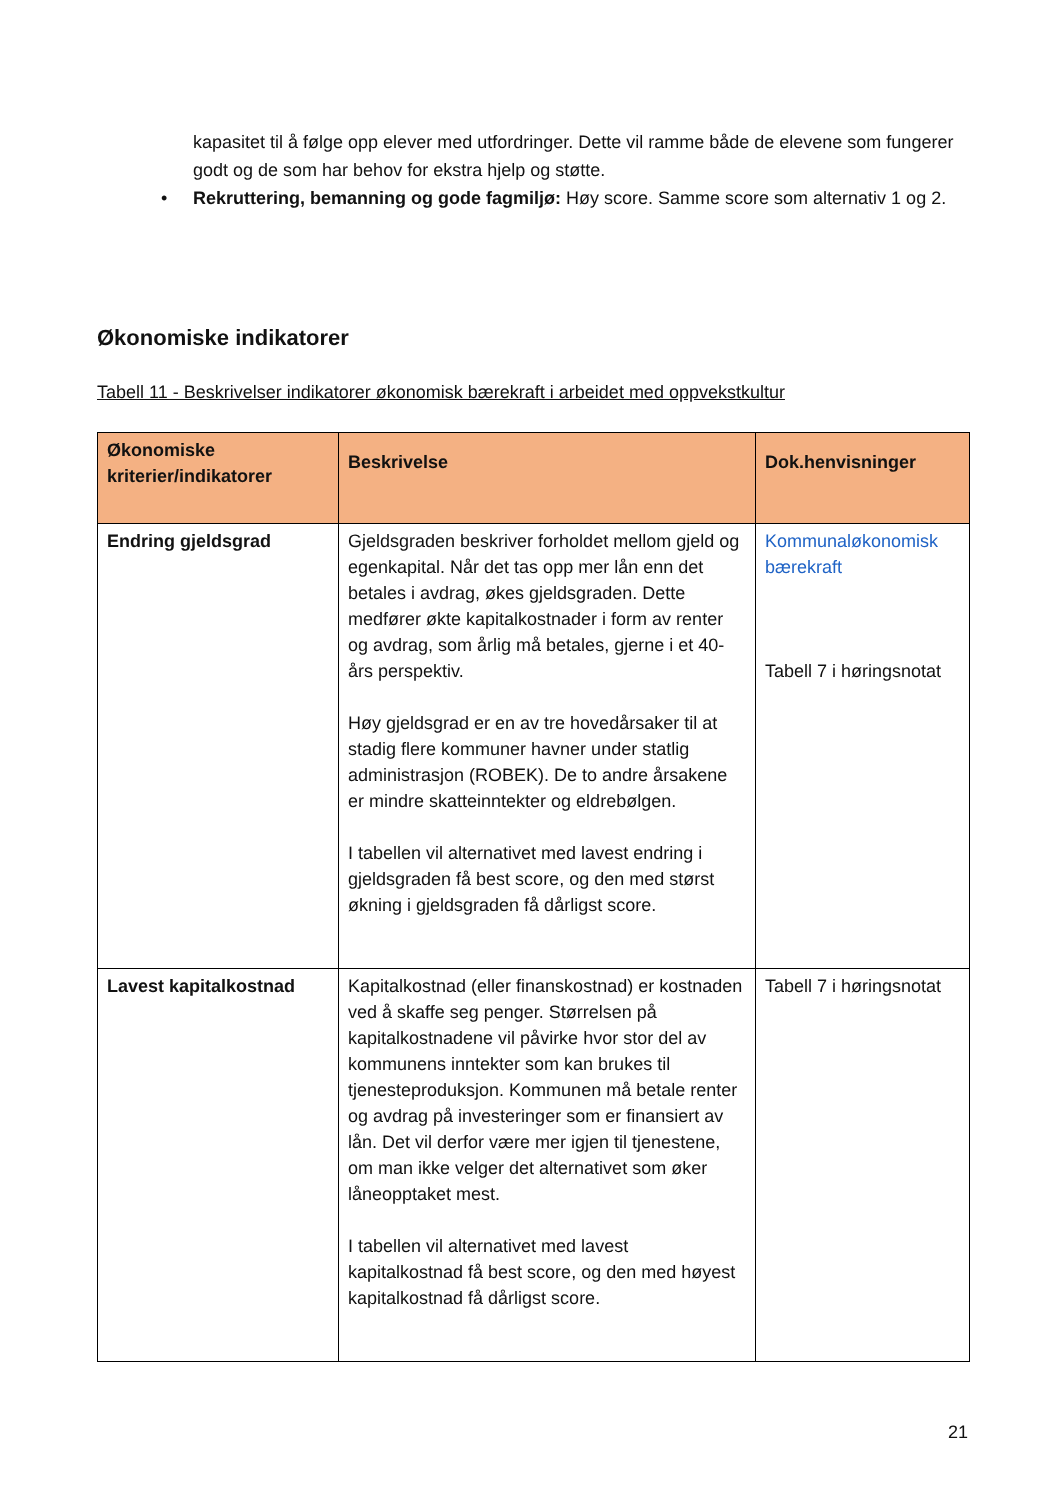kapasitet til å følge opp elever med utfordringer. Dette vil ramme både de elevene som fungerer godt og de som har behov for ekstra hjelp og støtte.
• Rekruttering, bemanning og gode fagmiljø: Høy score. Samme score som alternativ 1 og 2.
Økonomiske indikatorer
Tabell 11 - Beskrivelser indikatorer økonomisk bærekraft i arbeidet med oppvekstkultur
| Økonomiske kriterier/indikatorer | Beskrivelse | Dok.henvisninger |
| --- | --- | --- |
| Endring gjeldsgrad | Gjeldsgraden beskriver forholdet mellom gjeld og egenkapital. Når det tas opp mer lån enn det betales i avdrag, økes gjeldsgraden. Dette medfører økte kapitalkostnader i form av renter og avdrag, som årlig må betales, gjerne i et 40-års perspektiv. Høy gjeldsgrad er en av tre hovedårsaker til at stadig flere kommuner havner under statlig administrasjon (ROBEK). De to andre årsakene er mindre skatteinntekter og eldrebølgen. I tabellen vil alternativet med lavest endring i gjeldsgraden få best score, og den med størst økning i gjeldsgraden få dårligst score. | Kommunaløkonomisk bærekraft Tabell 7 i høringsnotat |
| Lavest kapitalkostnad | Kapitalkostnad (eller finanskostnad) er kostnaden ved å skaffe seg penger. Størrelsen på kapitalkostnadene vil påvirke hvor stor del av kommunens inntekter som kan brukes til tjenesteproduksjon. Kommunen må betale renter og avdrag på investeringer som er finansiert av lån. Det vil derfor være mer igjen til tjenestene, om man ikke velger det alternativet som øker låneopptaket mest. I tabellen vil alternativet med lavest kapitalkostnad få best score, og den med høyest kapitalkostnad få dårligst score. | Tabell 7 i høringsnotat |
21